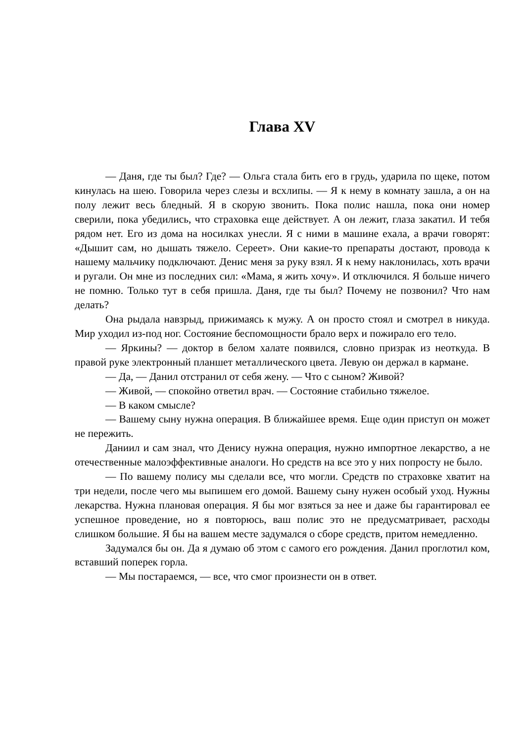Глава XV
— Даня, где ты был? Где? — Ольга стала бить его в грудь, ударила по щеке, потом кинулась на шею. Говорила через слезы и всхлипы. — Я к нему в комнату зашла, а он на полу лежит весь бледный. Я в скорую звонить. Пока полис нашла, пока они номер сверили, пока убедились, что страховка еще действует. А он лежит, глаза закатил. И тебя рядом нет. Его из дома на носилках унесли. Я с ними в машине ехала, а врачи говорят: «Дышит сам, но дышать тяжело. Сереет». Они какие-то препараты достают, провода к нашему мальчику подключают. Денис меня за руку взял. Я к нему наклонилась, хоть врачи и ругали. Он мне из последних сил: «Мама, я жить хочу». И отключился. Я больше ничего не помню. Только тут в себя пришла. Даня, где ты был? Почему не позвонил? Что нам делать?
Она рыдала навзрыд, прижимаясь к мужу. А он просто стоял и смотрел в никуда. Мир уходил из-под ног. Состояние беспомощности брало верх и пожирало его тело.
— Яркины? — доктор в белом халате появился, словно призрак из неоткуда. В правой руке электронный планшет металлического цвета. Левую он держал в кармане.
— Да, — Данил отстранил от себя жену. — Что с сыном? Живой?
— Живой, — спокойно ответил врач. — Состояние стабильно тяжелое.
— В каком смысле?
— Вашему сыну нужна операция. В ближайшее время. Еще один приступ он может не пережить.
Даниил и сам знал, что Денису нужна операция, нужно импортное лекарство, а не отечественные малоэффективные аналоги. Но средств на все это у них попросту не было.
— По вашему полису мы сделали все, что могли. Средств по страховке хватит на три недели, после чего мы выпишем его домой. Вашему сыну нужен особый уход. Нужны лекарства. Нужна плановая операция. Я бы мог взяться за нее и даже бы гарантировал ее успешное проведение, но я повторюсь, ваш полис это не предусматривает, расходы слишком большие. Я бы на вашем месте задумался о сборе средств, притом немедленно.
Задумался бы он. Да я думаю об этом с самого его рождения. Данил проглотил ком, вставший поперек горла.
— Мы постараемся, — все, что смог произнести он в ответ.